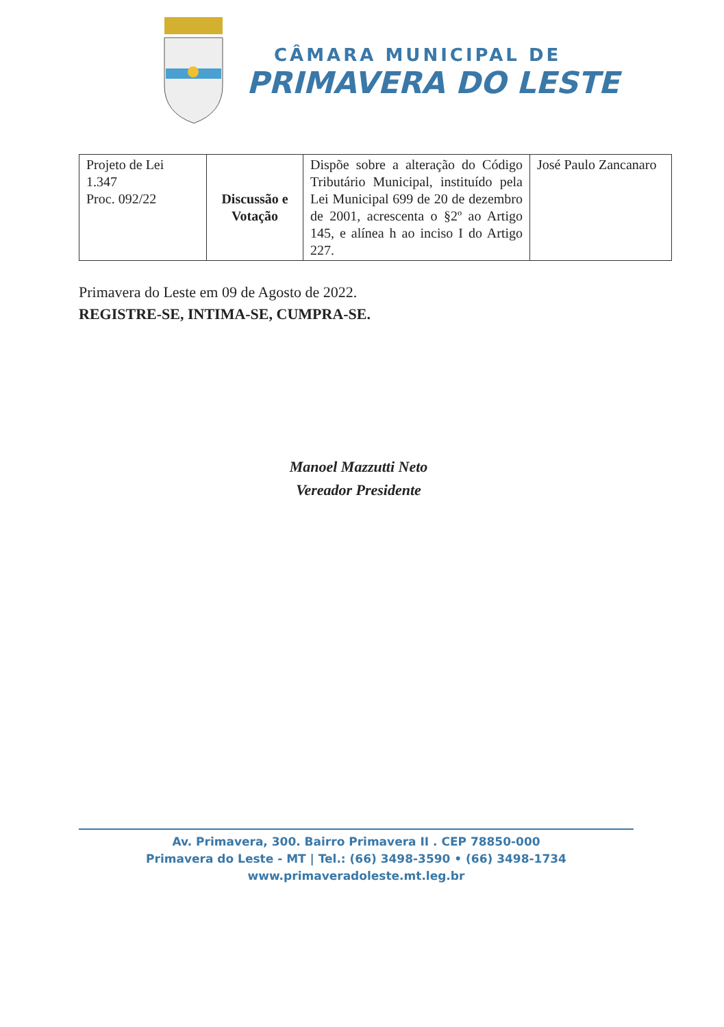CÂMARA MUNICIPAL DE
PRIMAVERA DO LESTE
| Projeto de Lei 1.347 Proc. 092/22 | Discussão e Votação | Dispõe sobre a alteração do Código Tributário Municipal, instituído pela Lei Municipal 699 de 20 de dezembro de 2001, acrescenta o §2º ao Artigo 145, e alínea h ao inciso I do Artigo 227. | José Paulo Zancanaro |
Primavera do Leste em 09 de Agosto de 2022.
REGISTRE-SE, INTIMA-SE, CUMPRA-SE.
Manoel Mazzutti Neto
Vereador Presidente
Av. Primavera, 300. Bairro Primavera II . CEP 78850-000
Primavera do Leste - MT | Tel.: (66) 3498-3590 • (66) 3498-1734
www.primaveradoleste.mt.leg.br